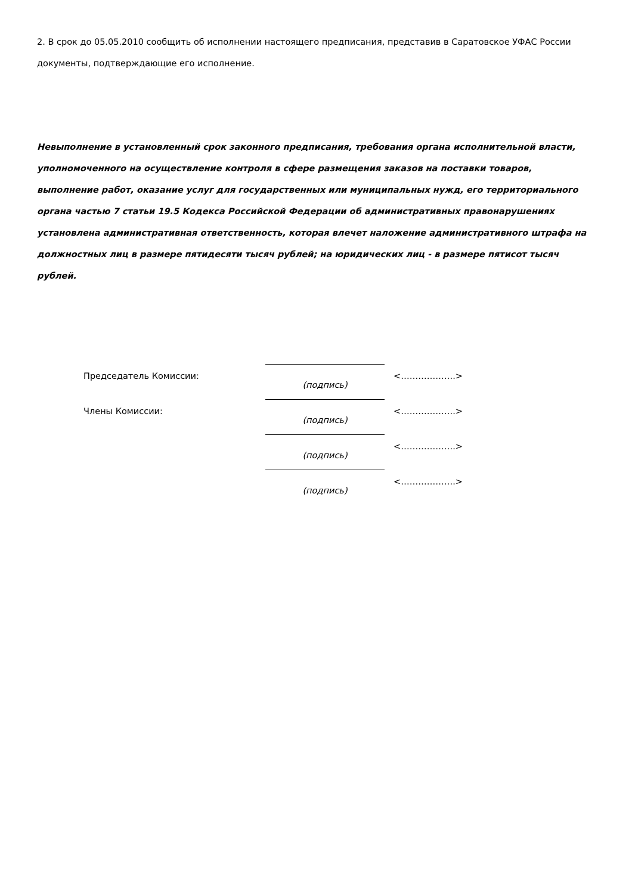2. В срок до 05.05.2010 сообщить об исполнении настоящего предписания, представив в Саратовское УФАС России документы, подтверждающие его исполнение.
Невыполнение в установленный срок законного предписания, требования органа исполнительной власти, уполномоченного на осуществление контроля в сфере размещения заказов на поставки товаров, выполнение работ, оказание услуг для государственных или муниципальных нужд, его территориального органа частью 7 статьи 19.5 Кодекса Российской Федерации об административных правонарушениях установлена административная ответственность, которая влечет наложение административного штрафа на должностных лиц в размере пятидесяти тысяч рублей; на юридических лиц - в размере пятисот тысяч рублей.
| Председатель Комиссии: | (подпись) | <……………….> |
| Члены Комиссии: | (подпись) | <……………….> |
| | (подпись) | <……………….> |
| | (подпись) | <……………….> |